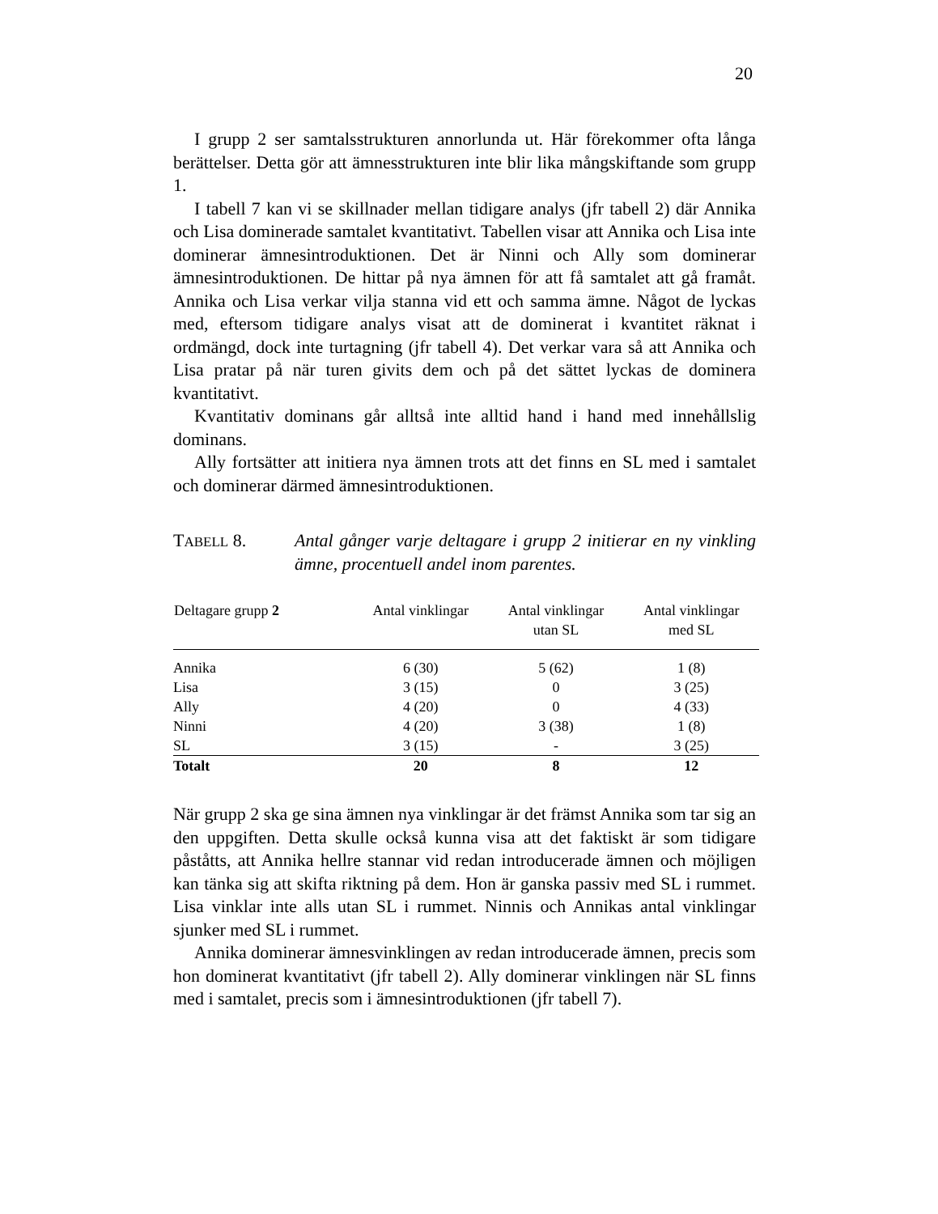20
I grupp 2 ser samtalsstrukturen annorlunda ut. Här förekommer ofta långa berättelser. Detta gör att ämnesstrukturen inte blir lika mångskiftande som grupp 1.
I tabell 7 kan vi se skillnader mellan tidigare analys (jfr tabell 2) där Annika och Lisa dominerade samtalet kvantitativt. Tabellen visar att Annika och Lisa inte dominerar ämnesintroduktionen. Det är Ninni och Ally som dominerar ämnesintroduktionen. De hittar på nya ämnen för att få samtalet att gå framåt. Annika och Lisa verkar vilja stanna vid ett och samma ämne. Något de lyckas med, eftersom tidigare analys visat att de dominerat i kvantitet räknat i ordmängd, dock inte turtagning (jfr tabell 4). Det verkar vara så att Annika och Lisa pratar på när turen givits dem och på det sättet lyckas de dominera kvantitativt.
Kvantitativ dominans går alltså inte alltid hand i hand med innehållslig dominans.
Ally fortsätter att initiera nya ämnen trots att det finns en SL med i samtalet och dominerar därmed ämnesintroduktionen.
TABELL 8. Antal gånger varje deltagare i grupp 2 initierar en ny vinkling ämne, procentuell andel inom parentes.
| Deltagare grupp 2 | Antal vinklingar | Antal vinklingar utan SL | Antal vinklingar med SL |
| --- | --- | --- | --- |
| Annika | 6 (30) | 5 (62) | 1 (8) |
| Lisa | 3 (15) | 0 | 3 (25) |
| Ally | 4 (20) | 0 | 4 (33) |
| Ninni | 4 (20) | 3 (38) | 1 (8) |
| SL | 3 (15) | - | 3 (25) |
| Totalt | 20 | 8 | 12 |
När grupp 2 ska ge sina ämnen nya vinklingar är det främst Annika som tar sig an den uppgiften. Detta skulle också kunna visa att det faktiskt är som tidigare påståtts, att Annika hellre stannar vid redan introducerade ämnen och möjligen kan tänka sig att skifta riktning på dem. Hon är ganska passiv med SL i rummet. Lisa vinklar inte alls utan SL i rummet. Ninnis och Annikas antal vinklingar sjunker med SL i rummet.
Annika dominerar ämnesvinklingen av redan introducerade ämnen, precis som hon dominerat kvantitativt (jfr tabell 2). Ally dominerar vinklingen när SL finns med i samtalet, precis som i ämnesintroduktionen (jfr tabell 7).